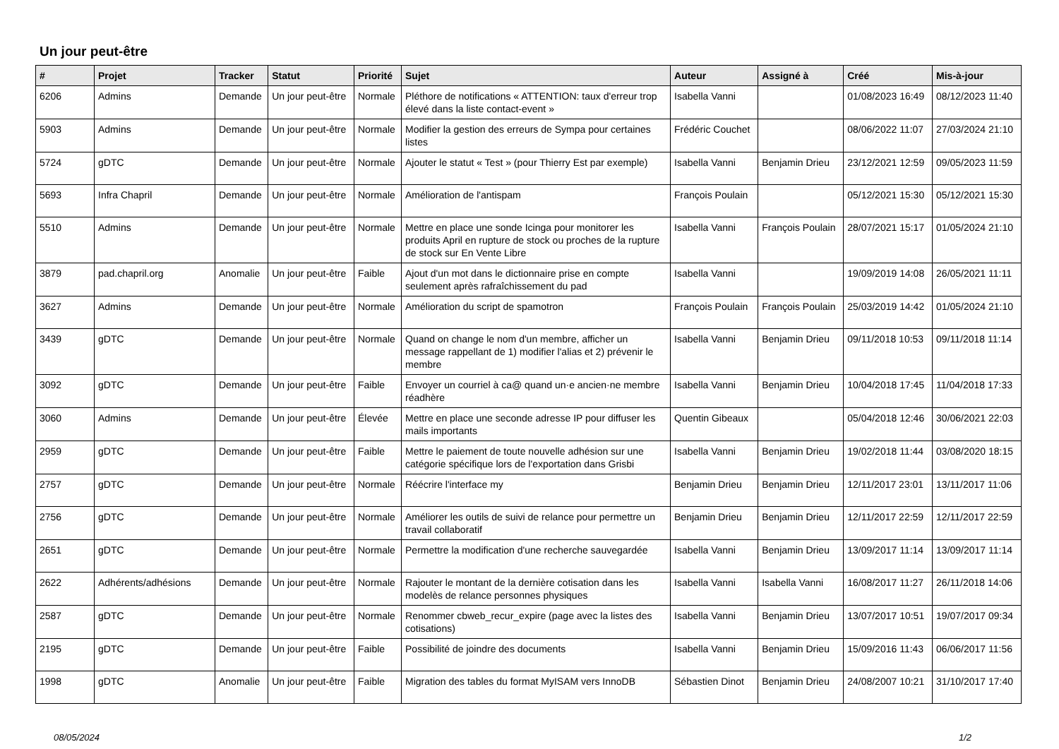Un jour peut-être
| # | Projet | Tracker | Statut | Priorité | Sujet | Auteur | Assigné à | Créé | Mis-à-jour |
| --- | --- | --- | --- | --- | --- | --- | --- | --- | --- |
| 6206 | Admins | Demande | Un jour peut-être | Normale | Pléthore de notifications « ATTENTION: taux d'erreur trop élevé dans la liste contact-event » | Isabella Vanni | | 01/08/2023 16:49 | 08/12/2023 11:40 |
| 5903 | Admins | Demande | Un jour peut-être | Normale | Modifier la gestion des erreurs de Sympa pour certaines listes | Frédéric Couchet | | 08/06/2022 11:07 | 27/03/2024 21:10 |
| 5724 | gDTC | Demande | Un jour peut-être | Normale | Ajouter le statut « Test » (pour Thierry Est par exemple) | Isabella Vanni | Benjamin Drieu | 23/12/2021 12:59 | 09/05/2023 11:59 |
| 5693 | Infra Chapril | Demande | Un jour peut-être | Normale | Amélioration de l'antispam | François Poulain | | 05/12/2021 15:30 | 05/12/2021 15:30 |
| 5510 | Admins | Demande | Un jour peut-être | Normale | Mettre en place une sonde Icinga pour monitorer les produits April en rupture de stock ou proches de la rupture de stock sur En Vente Libre | Isabella Vanni | François Poulain | 28/07/2021 15:17 | 01/05/2024 21:10 |
| 3879 | pad.chapril.org | Anomalie | Un jour peut-être | Faible | Ajout d'un mot dans le dictionnaire prise en compte seulement après rafraîchissement du pad | Isabella Vanni | | 19/09/2019 14:08 | 26/05/2021 11:11 |
| 3627 | Admins | Demande | Un jour peut-être | Normale | Amélioration du script de spamotron | François Poulain | François Poulain | 25/03/2019 14:42 | 01/05/2024 21:10 |
| 3439 | gDTC | Demande | Un jour peut-être | Normale | Quand on change le nom d'un membre, afficher un message rappellant de 1) modifier l'alias et 2) prévenir le membre | Isabella Vanni | Benjamin Drieu | 09/11/2018 10:53 | 09/11/2018 11:14 |
| 3092 | gDTC | Demande | Un jour peut-être | Faible | Envoyer un courriel à ca@ quand un·e ancien·ne membre réadhère | Isabella Vanni | Benjamin Drieu | 10/04/2018 17:45 | 11/04/2018 17:33 |
| 3060 | Admins | Demande | Un jour peut-être | Élevée | Mettre en place une seconde adresse IP pour diffuser les mails importants | Quentin Gibeaux | | 05/04/2018 12:46 | 30/06/2021 22:03 |
| 2959 | gDTC | Demande | Un jour peut-être | Faible | Mettre le paiement de toute nouvelle adhésion sur une catégorie spécifique lors de l'exportation dans Grisbi | Isabella Vanni | Benjamin Drieu | 19/02/2018 11:44 | 03/08/2020 18:15 |
| 2757 | gDTC | Demande | Un jour peut-être | Normale | Réécrire l'interface my | Benjamin Drieu | Benjamin Drieu | 12/11/2017 23:01 | 13/11/2017 11:06 |
| 2756 | gDTC | Demande | Un jour peut-être | Normale | Améliorer les outils de suivi de relance pour permettre un travail collaboratif | Benjamin Drieu | Benjamin Drieu | 12/11/2017 22:59 | 12/11/2017 22:59 |
| 2651 | gDTC | Demande | Un jour peut-être | Normale | Permettre la modification d'une recherche sauvegardée | Isabella Vanni | Benjamin Drieu | 13/09/2017 11:14 | 13/09/2017 11:14 |
| 2622 | Adhérents/adhésions | Demande | Un jour peut-être | Normale | Rajouter le montant de la dernière cotisation dans les modelès de relance personnes physiques | Isabella Vanni | Isabella Vanni | 16/08/2017 11:27 | 26/11/2018 14:06 |
| 2587 | gDTC | Demande | Un jour peut-être | Normale | Renommer cbweb_recur_expire (page avec la listes des cotisations) | Isabella Vanni | Benjamin Drieu | 13/07/2017 10:51 | 19/07/2017 09:34 |
| 2195 | gDTC | Demande | Un jour peut-être | Faible | Possibilité de joindre des documents | Isabella Vanni | Benjamin Drieu | 15/09/2016 11:43 | 06/06/2017 11:56 |
| 1998 | gDTC | Anomalie | Un jour peut-être | Faible | Migration des tables du format MyISAM vers InnoDB | Sébastien Dinot | Benjamin Drieu | 24/08/2007 10:21 | 31/10/2017 17:40 |
08/05/2024 1/2